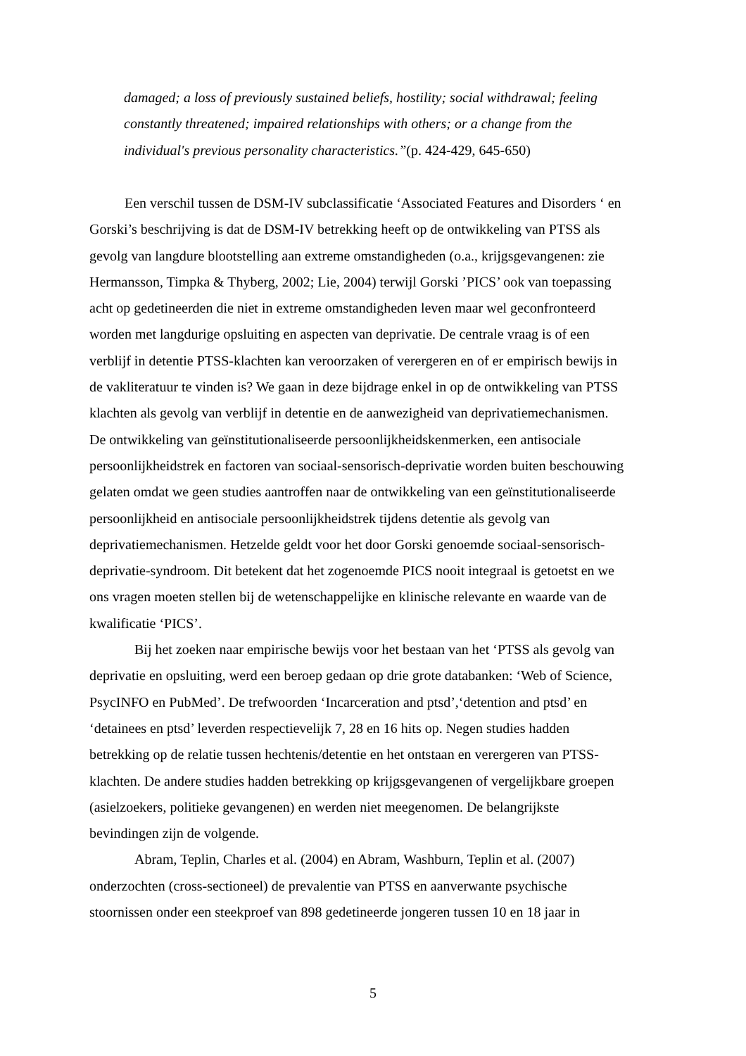damaged; a loss of previously sustained beliefs, hostility; social withdrawal; feeling constantly threatened; impaired relationships with others; or a change from the individual's previous personality characteristics.”(p. 424-429, 645-650)
Een verschil tussen de DSM-IV subclassificatie ‘Associated Features and Disorders ‘ en Gorski’s beschrijving is dat de DSM-IV betrekking heeft op de ontwikkeling van PTSS als gevolg van langdure blootstelling aan extreme omstandigheden (o.a., krijgsgevangenen: zie Hermansson, Timpka & Thyberg, 2002; Lie, 2004) terwijl Gorski ’PICS’ ook van toepassing acht op gedetineerden die niet in extreme omstandigheden leven maar wel geconfronteerd worden met langdurige opsluiting en aspecten van deprivatie. De centrale vraag is of een verblijf in detentie PTSS-klachten kan veroorzaken of verergeren en of er empirisch bewijs in de vakliteratuur te vinden is? We gaan in deze bijdrage enkel in op de ontwikkeling van PTSS klachten als gevolg van verblijf in detentie en de aanwezigheid van deprivatiemechanismen. De ontwikkeling van geïnstitutionaliseerde persoonlijkheidskenmerken, een antisociale persoonlijkheidstrek en factoren van sociaal-sensorisch-deprivatie worden buiten beschouwing gelaten omdat we geen studies aantroffen naar de ontwikkeling van een geïnstitutionaliseerde persoonlijkheid en antisociale persoonlijkheidstrek tijdens detentie als gevolg van deprivatiemechanismen. Hetzelde geldt voor het door Gorski genoemde sociaal-sensorisch-deprivatie-syndroom. Dit betekent dat het zogenoemde PICS nooit integraal is getoetst en we ons vragen moeten stellen bij de wetenschappelijke en klinische relevante en waarde van de kwalificatie ‘PICS’.
Bij het zoeken naar empirische bewijs voor het bestaan van het ‘PTSS als gevolg van deprivatie en opsluiting, werd een beroep gedaan op drie grote databanken: ‘Web of Science, PsycINFO en PubMed’. De trefwoorden ‘Incarceration and ptsd’,‘detention and ptsd’ en ‘detainees en ptsd’ leverden respectievelijk 7, 28 en 16 hits op. Negen studies hadden betrekking op de relatie tussen hechtenis/detentie en het ontstaan en verergeren van PTSS-klachten. De andere studies hadden betrekking op krijgsgevangenen of vergelijkbare groepen (asielzoekers, politieke gevangenen) en werden niet meegenomen. De belangrijkste bevindingen zijn de volgende.
Abram, Teplin, Charles et al. (2004) en Abram, Washburn, Teplin et al. (2007) onderzochten (cross-sectioneel) de prevalentie van PTSS en aanverwante psychische stoornissen onder een steekproef van 898 gedetineerde jongeren tussen 10 en 18 jaar in
5